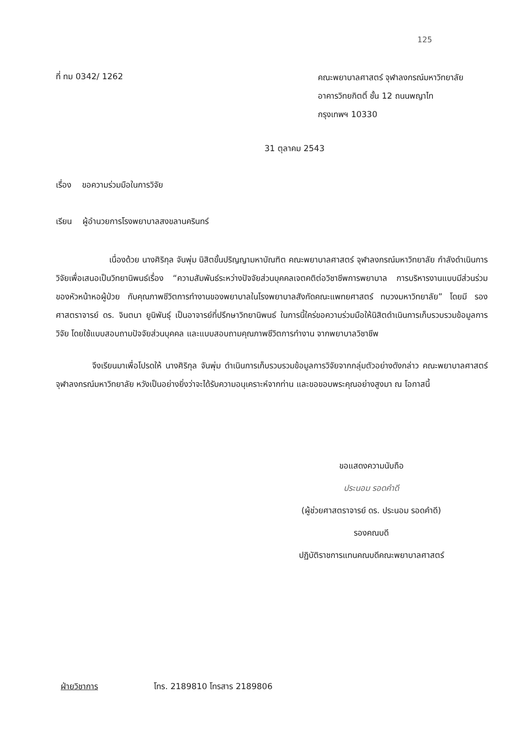125
ที่ ทม 0342/ 1262
คณะพยาบาลศาสตร์ จุฬาลงกรณ์มหาวิทยาลัย
อาคารวิทยกิตติ์ ชั้น 12 ถนนพญาไท
กรุงเทพฯ 10330
31 ตุลาคม 2543
เรื่อง ขอความร่วมมือในการวิจัย
เรียน ผู้อำนวยการโรงพยาบาลสงขลานครินทร์
เนื่องด้วย นางศิริกุล จันพุ่ม นิสิตขั้นปริญญามหาบัณฑิต คณะพยาบาลศาสตร์ จุฬาลงกรณ์มหาวิทยาลัย กำลังดำเนินการวิจัยเพื่อเสนอเป็นวิทยานิพนธ์เรื่อง “ความสัมพันธ์ระหว่างปัจจัยส่วนบุคคลเจตคติต่อวิชาชีพการพยาบาล การบริหารงานแบบมีส่วนร่วมของหัวหน้าหอผู้ป่วย กับคุณภาพชีวิตการทำงานของพยาบาลในโรงพยาบาลสังกัดคณะแพทยศาสตร์ ทบวงมหาวิทยาลัย” โดยมี รองศาสตราจารย์ ดร. จินตนา ยูนิพันธุ์ เป็นอาจารย์ที่ปรึกษาวิทยานิพนธ์ ในการนี้ใคร่ขอความร่วมมือให้นิสิตดำเนินการเก็บรวบรวมข้อมูลการวิจัย โดยใช้แบบสอบถามปัจจัยส่วนบุคคล และแบบสอบถามคุณภาพชีวิตการทำงาน จากพยาบาลวิชาชีพ
จึงเรียนมาเพื่อโปรดให้ นางศิริกุล จันพุ่ม ดำเนินการเก็บรวบรวมข้อมูลการวิจัยจากกลุ่มตัวอย่างดังกล่าว คณะพยาบาลศาสตร์ จุฬาลงกรณ์มหาวิทยาลัย หวังเป็นอย่างยิ่งว่าจะได้รับความอนุเคราะห์จากท่าน และขอขอบพระคุณอย่างสูงมา ณ โอกาสนี้
ขอแสดงความนับถือ
ประนอม รอดคำดี
(ผู้ช่วยศาสตราจารย์ ดร. ประนอม รอดคำดี)
รองคณบดี
ปฏิบัติราชการแทนคณบดีคณะพยาบาลศาสตร์
ฝ่ายวิชาการ โทร. 2189810 โทรสาร 2189806